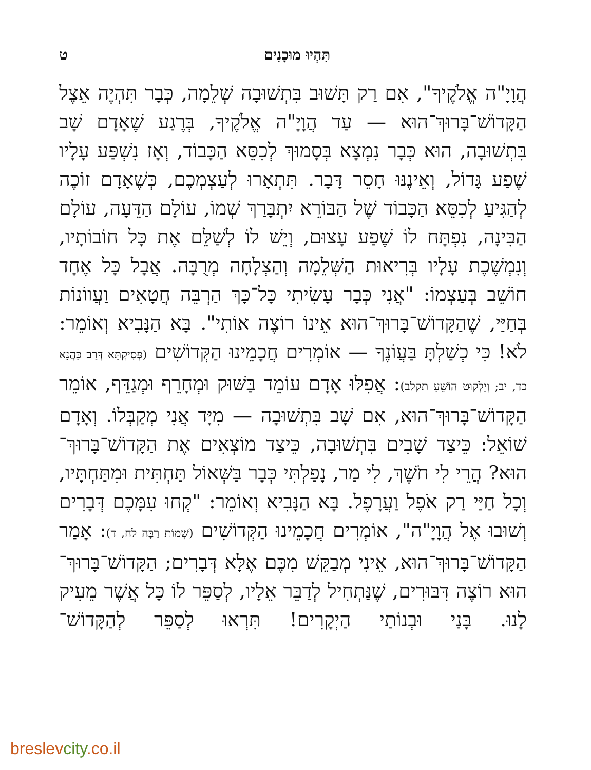תִּהְיוּ מוּכָנִים ט
הֲוָיָ"ה אֱלֹקֶיךָ", אִם רַק תָּשׁוּב בִּתְשׁוּבָה שְׁלֵמָה, כְּבָר תִּהְיֶה אֵצֶל הַקָּדוֹשׁ־בָּרוּךְ־הוּא — עַד הֲוָיָ"ה אֱלֹקֶיךָ, בְּרֶגַע שֶׁאָדָם שָׁב בִּתְשׁוּבָה, הוּא כְּבָר נִמְצָא בְּסָמוּךְ לְכִסֵּא הַכָּבוֹד, וְאָז נִשְׁפַּע עָלָיו שֶׁפַע גָּדוֹל, וְאֵינֶנּוּ חָסֵר דָּבָר. תִּתְאָרוּ לְעַצְמְכֶם, כְּשֶׁאָדָם זוֹכֶה לְהַגִּיעַ לְכִסֵּא הַכָּבוֹד שֶׁל הַבּוֹרֵא יִתְבָּרַךְ שְׁמוֹ, עוֹלָם הַדֵּעָה, עוֹלָם הַבִּינָה, נִפְתָּח לוֹ שֶׁפַע עָצוּם, וְיֵשׁ לוֹ לְשַׁלֵּם אֶת כָּל חוֹבוֹתָיו, וְנִמְשֶׁכֶת עָלָיו בְּרִיאוּת הַשְּׁלֵמָה וְהַצְלָחָה מְרֻבָּה. אֲבָל כָּל אֶחָד חוֹשֵׁב בְּעַצְמוֹ: "אֲנִי כְּבָר עָשִׂיתִי כָּל־כָּךְ הַרְבֵּה חֲטָאִים וַעֲווֹנוֹת בְּחַיַּי, שֶׁהַקָּדוֹשׁ־בָּרוּךְ־הוּא אֵינוֹ רוֹצֶה אוֹתִי". בָּא הַנָּבִיא וְאוֹמֵר: לֹא! כִּי כְשַׁלְתָּ בַּעֲוֹנֶךָ — אוֹמְרִים חֲכָמֵינוּ הַקְּדוֹשִׁים (פְּסִיקְתָּא דְּרַב כַּהֲנָא כד, יב; וְיַלְקוּט הוֹשֵׁעַ תקלב): אֲפִלּוּ אָדָם עוֹמֵד בַּשּׁוּק וּמְחָרֵף וּמְגַדֵּף, אוֹמֵר הַקָּדוֹשׁ־בָּרוּךְ־הוּא, אִם שָׁב בִּתְשׁוּבָה — מִיָּד אֲנִי מְקַבְּלוֹ. וְאָדָם שׁוֹאֵל: כֵּיצַד שָׁבִים בִּתְשׁוּבָה, כֵּיצַד מוֹצְאִים אֶת הַקָּדוֹשׁ־בָּרוּךְ־הוּא? הֲרֵי לִי חֹשֶׁךְ, לִי מַר, נָפַלְתִּי כְּבָר בַּשְּׁאוֹל תַּחְתִּית וּמִתַּחְתָּיו, וְכָל חַיַּי רַק אֹפֶל וַעֲרָפֶל. בָּא הַנָּבִיא וְאוֹמֵר: "קְחוּ עִמָּכֶם דְּבָרִים וְשׁוּבוּ אֶל הֲוָיָ"ה", אוֹמְרִים חֲכָמֵינוּ הַקְּדוֹשִׁים (שְׁמוֹת רַבָּה לח, ד): אָמַר הַקָּדוֹשׁ־בָּרוּךְ־הוּא, אֵינִי מְבַקֵּשׁ מִכֶּם אֶלָּא דְּבָרִים; הַקָּדוֹשׁ־בָּרוּךְ־הוּא רוֹצֶה דִּבּוּרִים, שֶׁנַּתְחִיל לְדַבֵּר אֵלָיו, לְסַפֵּר לוֹ כָּל אֲשֶׁר מֵעִיק לָנוּ. בָּנַי וּבְנוֹתַי הַיְקָרִים! תִּרְאוּ לְסַפֵּר לְהַקָּדוֹשׁ־
breslevcity.co.il